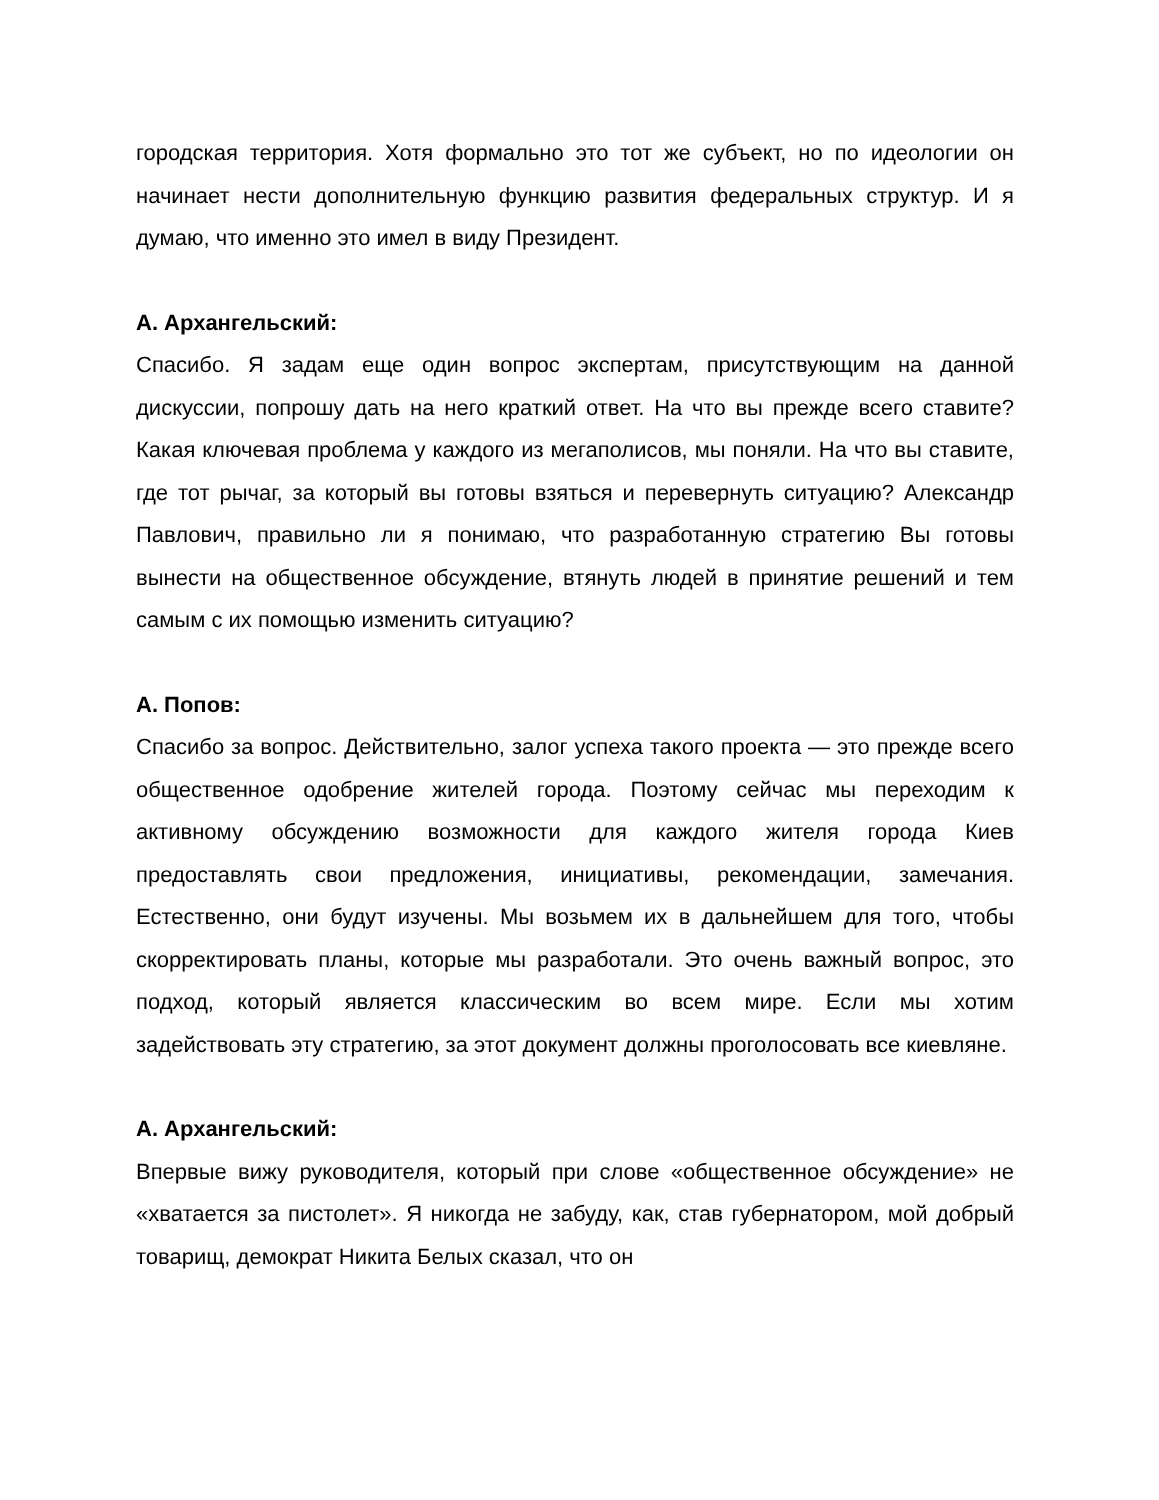городская территория. Хотя формально это тот же субъект, но по идеологии он начинает нести дополнительную функцию развития федеральных структур. И я думаю, что именно это имел в виду Президент.
А. Архангельский:
Спасибо. Я задам еще один вопрос экспертам, присутствующим на данной дискуссии, попрошу дать на него краткий ответ. На что вы прежде всего ставите? Какая ключевая проблема у каждого из мегаполисов, мы поняли. На что вы ставите, где тот рычаг, за который вы готовы взяться и перевернуть ситуацию? Александр Павлович, правильно ли я понимаю, что разработанную стратегию Вы готовы вынести на общественное обсуждение, втянуть людей в принятие решений и тем самым с их помощью изменить ситуацию?
А. Попов:
Спасибо за вопрос. Действительно, залог успеха такого проекта — это прежде всего общественное одобрение жителей города. Поэтому сейчас мы переходим к активному обсуждению возможности для каждого жителя города Киев предоставлять свои предложения, инициативы, рекомендации, замечания. Естественно, они будут изучены. Мы возьмем их в дальнейшем для того, чтобы скорректировать планы, которые мы разработали. Это очень важный вопрос, это подход, который является классическим во всем мире. Если мы хотим задействовать эту стратегию, за этот документ должны проголосовать все киевляне.
А. Архангельский:
Впервые вижу руководителя, который при слове «общественное обсуждение» не «хватается за пистолет». Я никогда не забуду, как, став губернатором, мой добрый товарищ, демократ Никита Белых сказал, что он